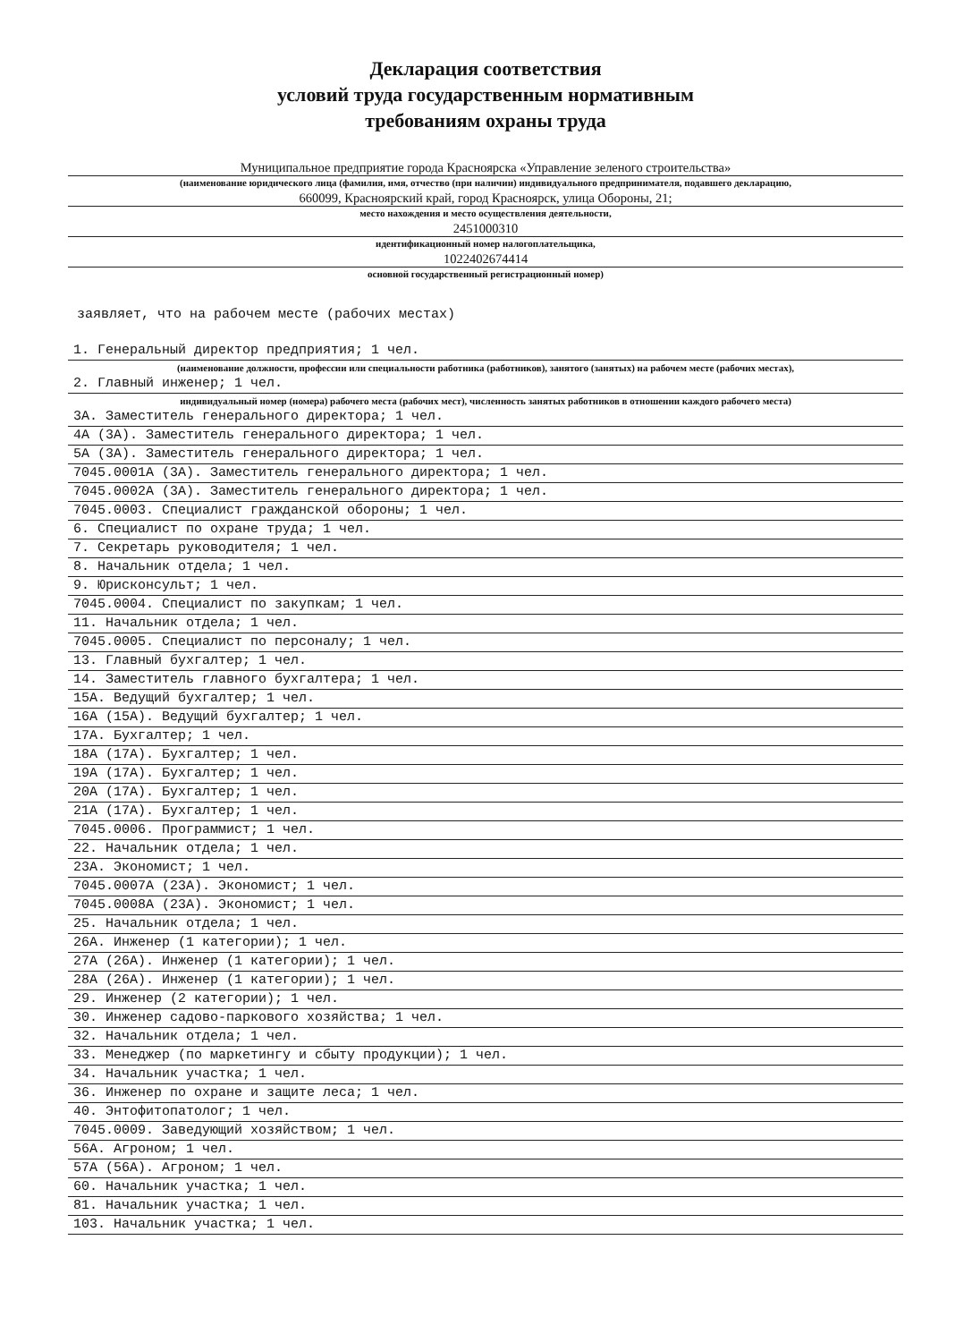Декларация соответствия
условий труда государственным нормативным
требованиям охраны труда
Муниципальное предприятие города Красноярска «Управление зеленого строительства»
(наименование юридического лица (фамилия, имя, отчество (при наличии) индивидуального предпринимателя, подавшего декларацию,
660099, Красноярский край, город Красноярск, улица Обороны, 21;
место нахождения и место осуществления деятельности,
2451000310
идентификационный номер налогоплательщика,
1022402674414
основной государственный регистрационный номер)
заявляет, что на рабочем месте (рабочих местах)
1. Генеральный директор предприятия; 1 чел.
(наименование должности, профессии или специальности работника (работников), занятого (занятых) на рабочем месте (рабочих местах),
2. Главный инженер; 1 чел.
индивидуальный номер (номера) рабочего места (рабочих мест), численность занятых работников в отношении каждого рабочего места)
3А. Заместитель генерального директора; 1 чел.
4А (3А). Заместитель генерального директора; 1 чел.
5А (3А). Заместитель генерального директора; 1 чел.
7045.0001А (3А). Заместитель генерального директора; 1 чел.
7045.0002А (3А). Заместитель генерального директора; 1 чел.
7045.0003. Специалист гражданской обороны; 1 чел.
6. Специалист по охране труда; 1 чел.
7. Секретарь руководителя; 1 чел.
8. Начальник отдела; 1 чел.
9. Юрисконсульт; 1 чел.
7045.0004. Специалист по закупкам; 1 чел.
11. Начальник отдела; 1 чел.
7045.0005. Специалист по персоналу; 1 чел.
13. Главный бухгалтер; 1 чел.
14. Заместитель главного бухгалтера; 1 чел.
15А. Ведущий бухгалтер; 1 чел.
16А (15А). Ведущий бухгалтер; 1 чел.
17А. Бухгалтер; 1 чел.
18А (17А). Бухгалтер; 1 чел.
19А (17А). Бухгалтер; 1 чел.
20А (17А). Бухгалтер; 1 чел.
21А (17А). Бухгалтер; 1 чел.
7045.0006. Программист; 1 чел.
22. Начальник отдела; 1 чел.
23А. Экономист; 1 чел.
7045.0007А (23А). Экономист; 1 чел.
7045.0008А (23А). Экономист; 1 чел.
25. Начальник отдела; 1 чел.
26А. Инженер (1 категории); 1 чел.
27А (26А). Инженер (1 категории); 1 чел.
28А (26А). Инженер (1 категории); 1 чел.
29. Инженер (2 категории); 1 чел.
30. Инженер садово-паркового хозяйства; 1 чел.
32. Начальник отдела; 1 чел.
33. Менеджер (по маркетингу и сбыту продукции); 1 чел.
34. Начальник участка; 1 чел.
36. Инженер по охране и защите леса; 1 чел.
40. Энтофитопатолог; 1 чел.
7045.0009. Заведующий хозяйством; 1 чел.
56А. Агроном; 1 чел.
57А (56А). Агроном; 1 чел.
60. Начальник участка; 1 чел.
81. Начальник участка; 1 чел.
103. Начальник участка; 1 чел.